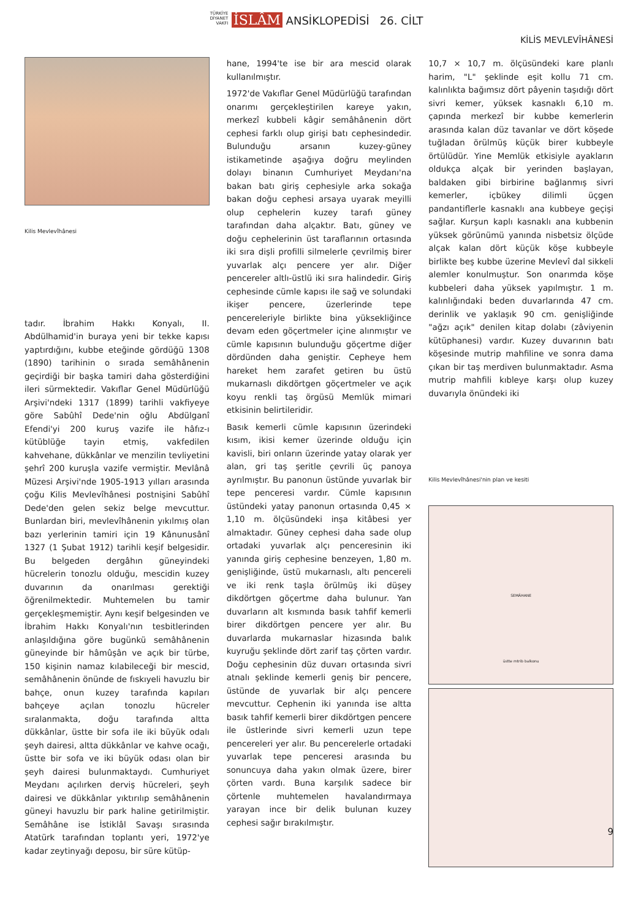TÜRKİYE
DİYANET
VAKFI İSLÂM ANSİKLOPEDİSİ 26. CİLT
KİLİS MEVLEVÎHÂNESİ
Kilis Mevlevîhânesi
tadır. İbrahim Hakkı Konyalı, II. Abdülhamid'in buraya yeni bir tekke kapısı yaptırdığını, kubbe eteğinde gördüğü 1308 (1890) tarihinin o sırada semâhânenin geçirdiği bir başka tamiri daha gösterdiğini ileri sürmektedir. Vakıflar Genel Müdürlüğü Arşivi'ndeki 1317 (1899) tarihli vakfiyeye göre Sabûhî Dede'nin oğlu Abdülganî Efendi'yi 200 kuruş vazife ile hâfız-ı kütüblüğe tayin etmiş, vakfedilen kahvehane, dükkânlar ve menzilin tevliyetini şehrî 200 kuruşla vazife vermiştir. Mevlânâ Müzesi Arşivi'nde 1905-1913 yılları arasında çoğu Kilis Mevlevîhânesi postnişini Sabûhî Dede'den gelen sekiz belge mevcuttur. Bunlardan biri, mevlevîhânenin yıkılmış olan bazı yerlerinin tamiri için 19 Kânunusânî 1327 (1 Şubat 1912) tarihli keşif belgesidir. Bu belgeden dergâhın güneyindeki hücrelerin tonozlu olduğu, mescidin kuzey duvarının da onarılması gerektiği öğrenilmektedir. Muhtemelen bu tamir gerçekleşmemiştir. Aynı keşif belgesinden ve İbrahim Hakkı Konyalı'nın tesbitlerinden anlaşıldığına göre bugünkü semâhânenin güneyinde bir hâmûşân ve açık bir türbe, 150 kişinin namaz kılabileceği bir mescid, semâhânenin önünde de fıskıyeli havuzlu bir bahçe, onun kuzey tarafında kapıları bahçeye açılan tonozlu hücreler sıralanmakta, doğu tarafında altta dükkânlar, üstte bir sofa ile iki büyük odalı şeyh dairesi, altta dükkânlar ve kahve ocağı, üstte bir sofa ve iki büyük odası olan bir şeyh dairesi bulunmaktaydı. Cumhuriyet Meydanı açılırken derviş hücreleri, şeyh dairesi ve dükkânlar yıktırılıp semâhânenin güneyi havuzlu bir park haline getirilmiştir. Semâhâne ise İstiklâl Savaşı sırasında Atatürk tarafından toplantı yeri, 1972'ye kadar zeytinyağı deposu, bir süre kütüp-
hane, 1994'te ise bir ara mescid olarak kullanılmıştır.
1972'de Vakıflar Genel Müdürlüğü tarafından onarımı gerçekleştirilen kareye yakın, merkezî kubbeli kâgir semâhânenin dört cephesi farklı olup girişi batı cephesindedir. Bulunduğu arsanın kuzey-güney istikametinde aşağıya doğru meylinden dolayı binanın Cumhuriyet Meydanı'na bakan batı giriş cephesiyle arka sokağa bakan doğu cephesi arsaya uyarak meyilli olup cephelerin kuzey tarafı güney tarafından daha alçaktır. Batı, güney ve doğu cephelerinin üst taraflarının ortasında iki sıra dişli profilli silmelerle çevrilmiş birer yuvarlak alçı pencere yer alır. Diğer pencereler altlı-üstlü iki sıra halindedir. Giriş cephesinde cümle kapısı ile sağ ve solundaki ikişer pencere, üzerlerinde tepe pencereleriyle birlikte bina yüksekliğince devam eden göçertmeler içine alınmıştır ve cümle kapısının bulunduğu göçertme diğer dördünden daha geniştir. Cepheye hem hareket hem zarafet getiren bu üstü mukarnaslı dikdörtgen göçertmeler ve açık koyu renkli taş örgüsü Memlük mimari etkisinin belirtileridir.
Basık kemerli cümle kapısının üzerindeki kısım, ikisi kemer üzerinde olduğu için kavisli, biri onların üzerinde yatay olarak yer alan, gri taş şeritle çevrili üç panoya ayrılmıştır. Bu panonun üstünde yuvarlak bir tepe penceresi vardır. Cümle kapısının üstündeki yatay panonun ortasında 0,45 × 1,10 m. ölçüsündeki inşa kitâbesi yer almaktadır. Güney cephesi daha sade olup ortadaki yuvarlak alçı penceresinin iki yanında giriş cephesine benzeyen, 1,80 m. genişliğinde, üstü mukarnaslı, altı pencereli ve iki renk taşla örülmüş iki düşey dikdörtgen göçertme daha bulunur. Yan duvarların alt kısmında basık tahfif kemerli birer dikdörtgen pencere yer alır. Bu duvarlarda mukarnaslar hizasında balık kuyruğu şeklinde dört zarif taş çörten vardır. Doğu cephesinin düz duvarı ortasında sivri atnalı şeklinde kemerli geniş bir pencere, üstünde de yuvarlak bir alçı pencere mevcuttur. Cephenin iki yanında ise altta basık tahfif kemerli birer dikdörtgen pencere ile üstlerinde sivri kemerli uzun tepe pencereleri yer alır. Bu pencerelerle ortadaki yuvarlak tepe penceresi arasında bu sonuncuya daha yakın olmak üzere, birer çörten vardı. Buna karşılık sadece bir çörtenle muhtemelen havalandırmaya yarayan ince bir delik bulunan kuzey cephesi sağır bırakılmıştır.
10,7 × 10,7 m. ölçüsündeki kare planlı harim, "L" şeklinde eşit kollu 71 cm. kalınlıkta bağımsız dört pâyenin taşıdığı dört sivri kemer, yüksek kasnaklı 6,10 m. çapında merkezî bir kubbe kemerlerin arasında kalan düz tavanlar ve dört köşede tuğladan örülmüş küçük birer kubbeyle örtülüdür. Yine Memlük etkisiyle ayakların oldukça alçak bir yerinden başlayan, baldaken gibi birbirine bağlanmış sivri kemerler, içbükey dilimli üçgen pandantiflerle kasnaklı ana kubbeye geçişi sağlar. Kurşun kaplı kasnaklı ana kubbenin yüksek görünümü yanında nisbetsiz ölçüde alçak kalan dört küçük köşe kubbeyle birlikte beş kubbe üzerine Mevlevî dal sikkeli alemler konulmuştur. Son onarımda köşe kubbeleri daha yüksek yapılmıştır. 1 m. kalınlığındaki beden duvarlarında 47 cm. derinlik ve yaklaşık 90 cm. genişliğinde "ağzı açık" denilen kitap dolabı (zâviyenin kütüphanesi) vardır. Kuzey duvarının batı köşesinde mutrip mahfiline ve sonra dama çıkan bir taş merdiven bulunmaktadır. Asma mutrip mahfili kıbleye karşı olup kuzey duvarıyla önündeki iki
Kilis Mevlevîhânesi'nin plan ve kesiti
SEMÂHANE
üstte mtrib balkonu
9